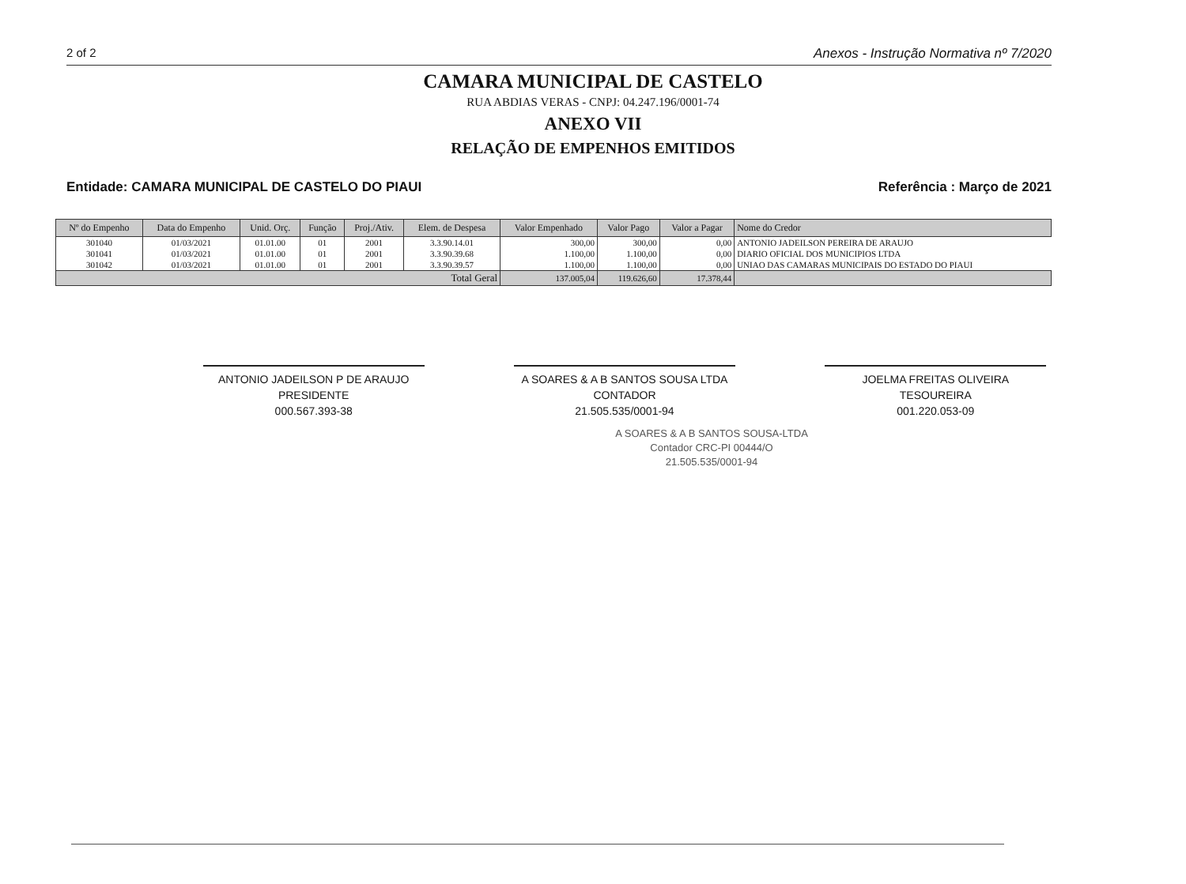2 of 2 Anexos - Instrução Normativa nº 7/2020
CAMARA MUNICIPAL DE CASTELO
RUA ABDIAS VERAS - CNPJ: 04.247.196/0001-74
ANEXO VII
RELAÇÃO DE EMPENHOS EMITIDOS
Entidade: CAMARA MUNICIPAL DE CASTELO DO PIAUI Referência : Março de 2021
| Nº do Empenho | Data do Empenho | Unid. Orç. | Função | Proj./Ativ. | Elem. de Despesa | Valor Empenhado | Valor Pago | Valor a Pagar | Nome do Credor |
| --- | --- | --- | --- | --- | --- | --- | --- | --- | --- |
| 301040 | 01/03/2021 | 01.01.00 | 01 | 2001 | 3.3.90.14.01 | 300,00 | 300,00 | 0,00 | ANTONIO JADEILSON PEREIRA DE ARAUJO |
| 301041 | 01/03/2021 | 01.01.00 | 01 | 2001 | 3.3.90.39.68 | 1.100,00 | 1.100,00 | 0,00 | DIARIO OFICIAL DOS MUNICIPIOS LTDA |
| 301042 | 01/03/2021 | 01.01.00 | 01 | 2001 | 3.3.90.39.57 | 1.100,00 | 1.100,00 | 0,00 | UNIAO DAS CAMARAS MUNICIPAIS DO ESTADO DO PIAUI |
| Total Geral | | | | | | 137.005,04 | 119.626,60 | 17.378,44 | |
ANTONIO JADEILSON P DE ARAUJO
PRESIDENTE
000.567.393-38
A SOARES & A B SANTOS SOUSA LTDA
CONTADOR
21.505.535/0001-94
JOELMA FREITAS OLIVEIRA
TESOUREIRA
001.220.053-09
A SOARES & A B SANTOS SOUSA-LTDA
Contador CRC-PI 00444/O
21.505.535/0001-94